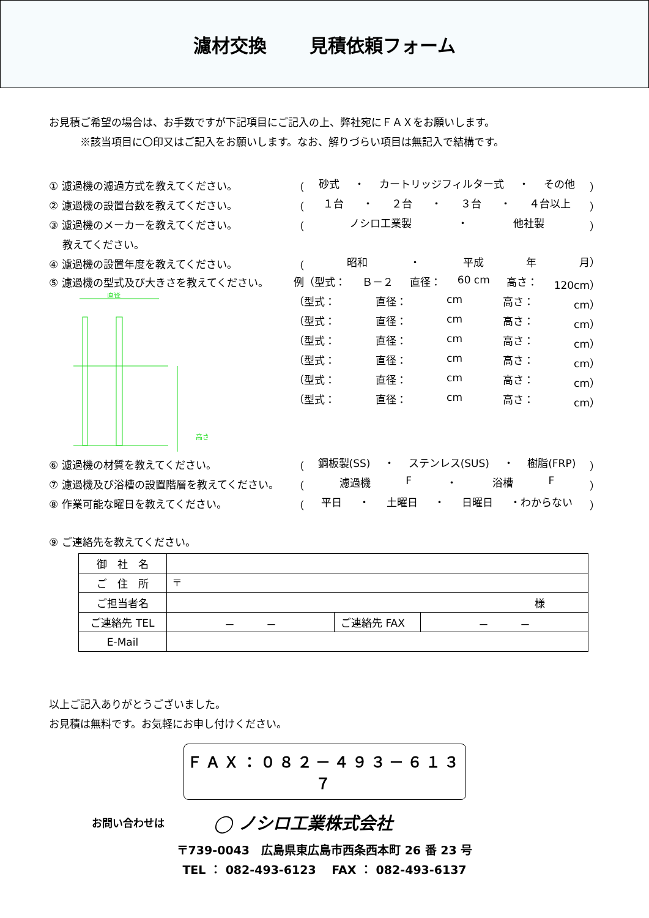濾材交換　　 見積依頼フォーム
お見積ご希望の場合は、お手数ですが下記項目にご記入の上、弊社宛にＦＡＸをお願いします。
　　　※該当項目に〇印又はご記入をお願いします。なお、解りづらい項目は無記入で結構です。
① 濾過機の濾過方式を教えてください。
（ 砂式 ・ カートリッジフィルター式 ・ その他 ）
② 濾過機の設置台数を教えてください。 （ １台 ・ ２台 ・ ３台 ・ ４台以上 ）
③ 濾過機のメーカーを教えてください。 （ ノシロ工業製 ・ 他社製 ）
　 教えてください。
④ 濾過機の設置年度を教えてください。 （ 昭和 ・ 平成 年 月）
⑤ 濾過機の型式及び大きさを教えてください。
直径
高さ
例（型式： Ｂ－２ 直径： 60 cm 高さ： 120cm）
（型式： 直径： cm 高さ： cm）
（型式： 直径： cm 高さ： cm）
（型式： 直径： cm 高さ： cm）
（型式： 直径： cm 高さ： cm）
（型式： 直径： cm 高さ： cm）
（型式： 直径： cm 高さ： cm）
⑥ 濾過機の材質を教えてください。
（ 鋼板製(SS) ・ ステンレス(SUS) ・ 樹脂(FRP) ）
⑦ 濾過機及び浴槽の設置階層を教えてください。 （ 濾過機 F ・ 浴槽 F ）
⑧ 作業可能な曜日を教えてください。 （ 平日 ・ 土曜日 ・ 日曜日 ・わからない ）
⑨ ご連絡先を教えてください。
| 御 社 名 | | | |
| ご 住 所 | 〒 | | |
| ご担当者名 | 様 | | |
| ご連絡先 TEL | － － | ご連絡先 FAX | － － |
| E-Mail | | | |
以上ご記入ありがとうございました。
お見積は無料です。お気軽にお申し付けください。
ＦＡＸ：０８２－４９３－６１３７
お問い合わせは ◯ ノシロ工業株式会社
〒739-0043　広島県東広島市西条西本町 26 番 23 号
TEL ： 082-493-6123　 FAX ： 082-493-6137